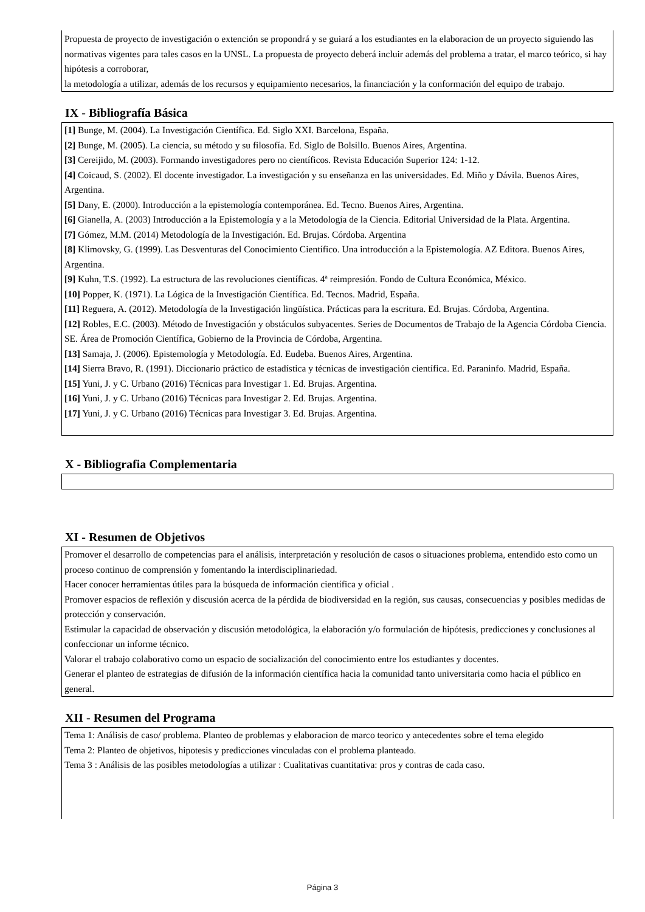Propuesta de proyecto de investigación o extención se propondrá y se guiará a los estudiantes en la elaboracion de un proyecto siguiendo las normativas vigentes para tales casos en la UNSL. La propuesta de proyecto deberá incluir además del problema a tratar, el marco teórico, si hay hipótesis a corroborar,
la metodología a utilizar, además de los recursos y equipamiento necesarios, la financiación y la conformación del equipo de trabajo.
IX - Bibliografía Básica
[1] Bunge, M. (2004). La Investigación Científica. Ed. Siglo XXI. Barcelona, España.
[2] Bunge, M. (2005). La ciencia, su método y su filosofía. Ed. Siglo de Bolsillo. Buenos Aires, Argentina.
[3] Cereijido, M. (2003). Formando investigadores pero no científicos. Revista Educación Superior 124: 1-12.
[4] Coicaud, S. (2002). El docente investigador. La investigación y su enseñanza en las universidades. Ed. Miño y Dávila. Buenos Aires, Argentina.
[5] Dany, E. (2000). Introducción a la epistemología contemporánea. Ed. Tecno. Buenos Aires, Argentina.
[6] Gianella, A. (2003) Introducción a la Epistemología y a la Metodología de la Ciencia. Editorial Universidad de la Plata. Argentina.
[7] Gómez, M.M. (2014) Metodología de la Investigación. Ed. Brujas. Córdoba. Argentina
[8] Klimovsky, G. (1999). Las Desventuras del Conocimiento Científico. Una introducción a la Epistemología. AZ Editora. Buenos Aires, Argentina.
[9] Kuhn, T.S. (1992). La estructura de las revoluciones científicas. 4ª reimpresión. Fondo de Cultura Económica, México.
[10] Popper, K. (1971). La Lógica de la Investigación Científica. Ed. Tecnos. Madrid, España.
[11] Reguera, A. (2012). Metodología de la Investigación lingüística. Prácticas para la escritura. Ed. Brujas. Córdoba, Argentina.
[12] Robles, E.C. (2003). Método de Investigación y obstáculos subyacentes. Series de Documentos de Trabajo de la Agencia Córdoba Ciencia. SE. Área de Promoción Científica, Gobierno de la Provincia de Córdoba, Argentina.
[13] Samaja, J. (2006). Epistemología y Metodología. Ed. Eudeba. Buenos Aires, Argentina.
[14] Sierra Bravo, R. (1991). Diccionario práctico de estadística y técnicas de investigación científica. Ed. Paraninfo. Madrid, España.
[15] Yuni, J. y C. Urbano (2016) Técnicas para Investigar 1. Ed. Brujas. Argentina.
[16] Yuni, J. y C. Urbano (2016) Técnicas para Investigar 2. Ed. Brujas. Argentina.
[17] Yuni, J. y C. Urbano (2016) Técnicas para Investigar 3. Ed. Brujas. Argentina.
X - Bibliografia Complementaria
XI - Resumen de Objetivos
Promover el desarrollo de competencias para el análisis, interpretación y resolución de casos o situaciones problema, entendido esto como un proceso continuo de comprensión y fomentando la interdisciplinariedad.
Hacer conocer herramientas útiles para la búsqueda de información científica y oficial .
Promover espacios de reflexión y discusión acerca de la pérdida de biodiversidad en la región, sus causas, consecuencias y posibles medidas de protección y conservación.
Estimular la capacidad de observación y discusión metodológica, la elaboración y/o formulación de hipótesis, predicciones y conclusiones al confeccionar un informe técnico.
Valorar el trabajo colaborativo como un espacio de socialización del conocimiento entre los estudiantes y docentes.
Generar el planteo de estrategias de difusión de la información científica hacia la comunidad tanto universitaria como hacia el público en general.
XII - Resumen del Programa
Tema 1: Análisis de caso/ problema. Planteo de problemas y elaboracion de marco teorico y antecedentes sobre el tema elegido
Tema 2: Planteo de objetivos, hipotesis y predicciones vinculadas con el problema planteado.
Tema 3 : Análisis de las posibles metodologías a utilizar : Cualitativas cuantitativa: pros y contras de cada caso.
Página 3